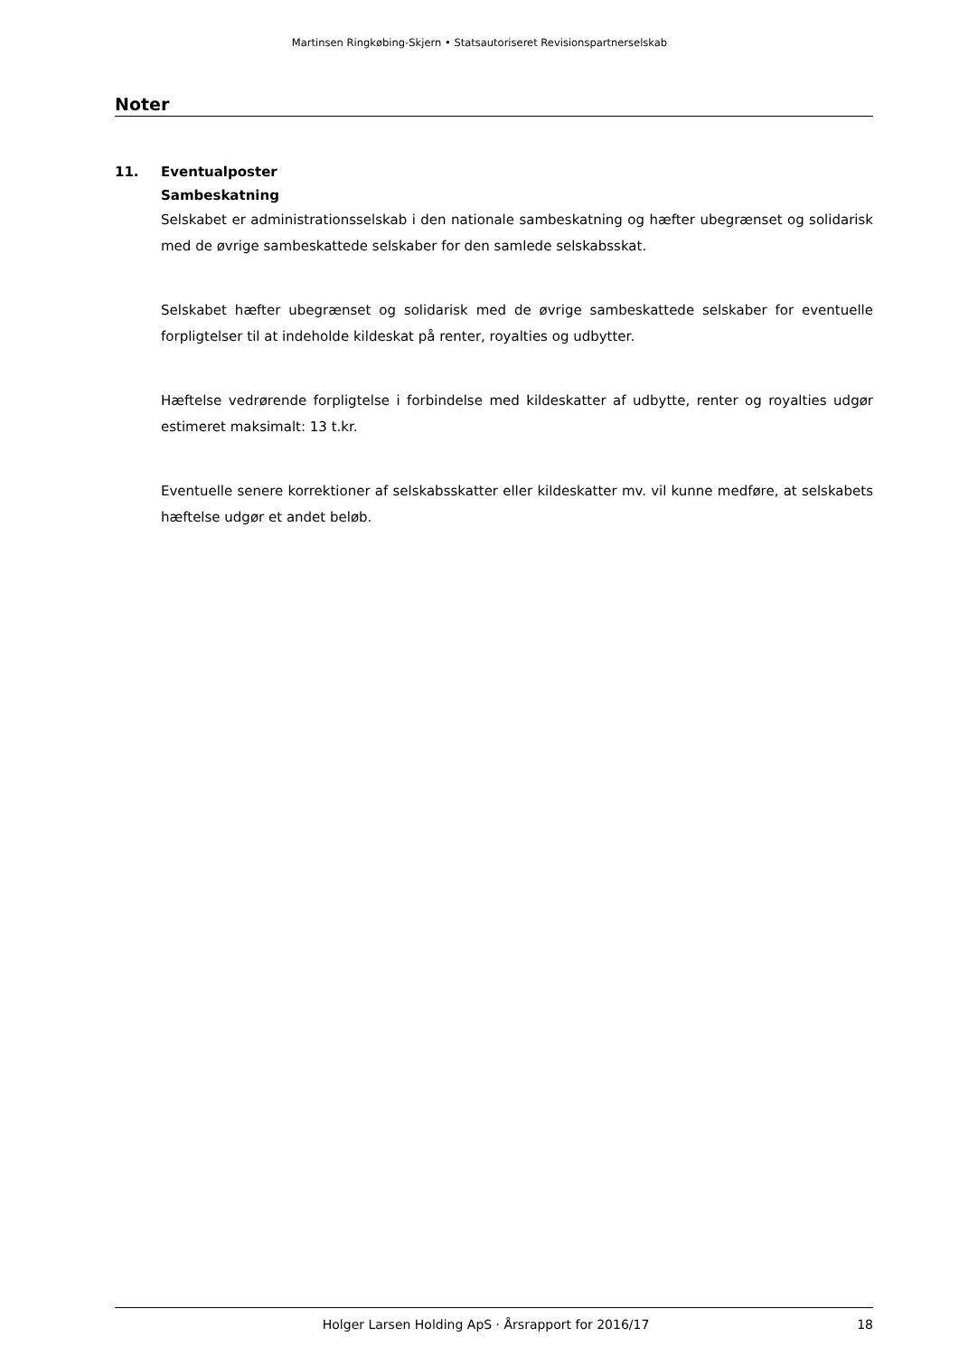Martinsen Ringkøbing-Skjern • Statsautoriseret Revisionspartnerselskab
Noter
11. Eventualposter
Sambeskatning
Selskabet er administrationsselskab i den nationale sambeskatning og hæfter ubegrænset og solidarisk med de øvrige sambeskattede selskaber for den samlede selskabsskat.
Selskabet hæfter ubegrænset og solidarisk med de øvrige sambeskattede selskaber for eventuelle forpligtelser til at indeholde kildeskat på renter, royalties og udbytter.
Hæftelse vedrørende forpligtelse i forbindelse med kildeskatter af udbytte, renter og royalties udgør estimeret maksimalt: 13 t.kr.
Eventuelle senere korrektioner af selskabsskatter eller kildeskatter mv. vil kunne medføre, at selskabets hæftelse udgør et andet beløb.
Holger Larsen Holding ApS · Årsrapport for 2016/17 18